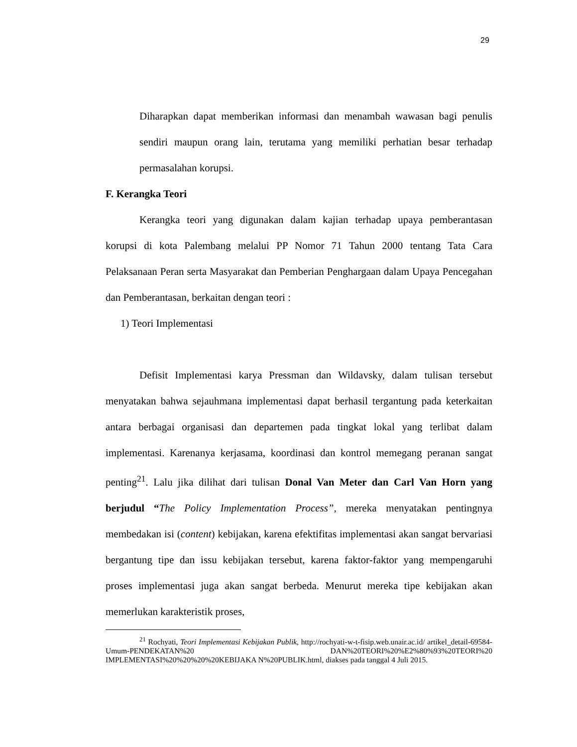29
Diharapkan dapat memberikan informasi dan menambah wawasan bagi penulis sendiri maupun orang lain, terutama yang memiliki perhatian besar terhadap permasalahan korupsi.
F. Kerangka Teori
Kerangka teori yang digunakan dalam kajian terhadap upaya pemberantasan korupsi di kota Palembang melalui PP Nomor 71 Tahun 2000 tentang Tata Cara Pelaksanaan Peran serta Masyarakat dan Pemberian Penghargaan dalam Upaya Pencegahan dan Pemberantasan, berkaitan dengan teori :
1) Teori Implementasi
Defisit Implementasi karya Pressman dan Wildavsky, dalam tulisan tersebut menyatakan bahwa sejauhmana implementasi dapat berhasil tergantung pada keterkaitan antara berbagai organisasi dan departemen pada tingkat lokal yang terlibat dalam implementasi. Karenanya kerjasama, koordinasi dan kontrol memegang peranan sangat penting<sup>21</sup>. Lalu jika dilihat dari tulisan Donal Van Meter dan Carl Van Horn yang berjudul “The Policy Implementation Process”, mereka menyatakan pentingnya membedakan isi (content) kebijakan, karena efektifitas implementasi akan sangat bervariasi bergantung tipe dan issu kebijakan tersebut, karena faktor-faktor yang mempengaruhi proses implementasi juga akan sangat berbeda. Menurut mereka tipe kebijakan akan memerlukan karakteristik proses,
<sup>21</sup> Rochyati, Teori Implementasi Kebijakan Publik, http://rochyati-w-t-fisip.web.unair.ac.id/ artikel_detail-69584-Umum-PENDEKATAN%20 DAN%20TEORI%20%E2%80%93%20TEORI%20 IMPLEMENTASI%20%20%20%20KEBIJAKA N%20PUBLIK.html, diakses pada tanggal 4 Juli 2015.